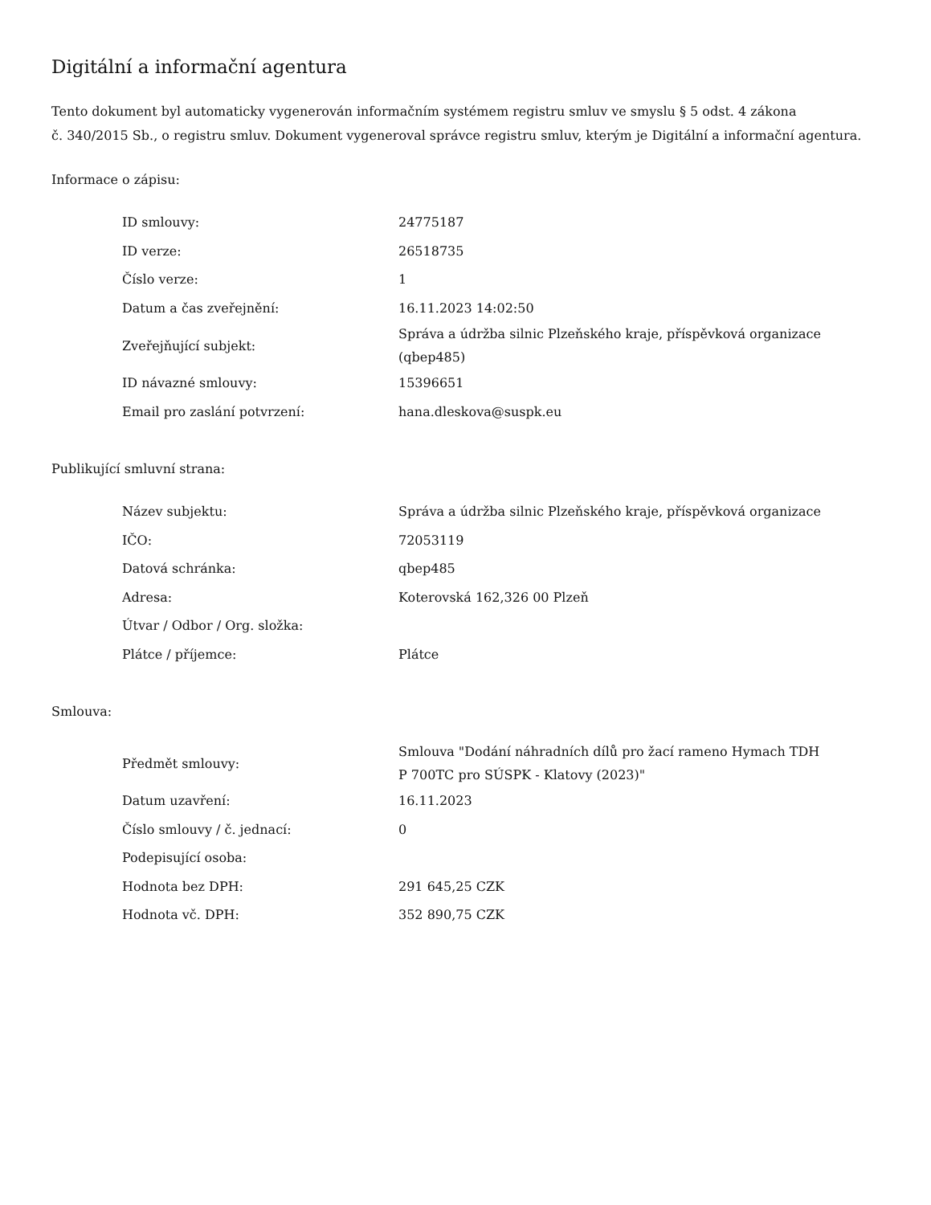Digitální a informační agentura
Tento dokument byl automaticky vygenerován informačním systémem registru smluv ve smyslu § 5 odst. 4 zákona
č. 340/2015 Sb., o registru smluv. Dokument vygeneroval správce registru smluv, kterým je Digitální a informační agentura.
Informace o zápisu:
| ID smlouvy: | 24775187 |
| ID verze: | 26518735 |
| Číslo verze: | 1 |
| Datum a čas zveřejnění: | 16.11.2023 14:02:50 |
| Zveřejňující subjekt: | Správa a údržba silnic Plzeňského kraje, příspěvková organizace (qbep485) |
| ID návazné smlouvy: | 15396651 |
| Email pro zaslání potvrzení: | hana.dleskova@suspk.eu |
Publikující smluvní strana:
| Název subjektu: | Správa a údržba silnic Plzeňského kraje, příspěvková organizace |
| IČO: | 72053119 |
| Datová schránka: | qbep485 |
| Adresa: | Koterovská 162,326 00 Plzeň |
| Útvar / Odbor / Org. složka: | |
| Plátce / příjemce: | Plátce |
Smlouva:
| Předmět smlouvy: | Smlouva "Dodání náhradních dílů pro žací rameno Hymach TDH P 700TC pro SÚSPK - Klatovy (2023)" |
| Datum uzavření: | 16.11.2023 |
| Číslo smlouvy / č. jednací: | 0 |
| Podepisující osoba: | |
| Hodnota bez DPH: | 291 645,25 CZK |
| Hodnota vč. DPH: | 352 890,75 CZK |